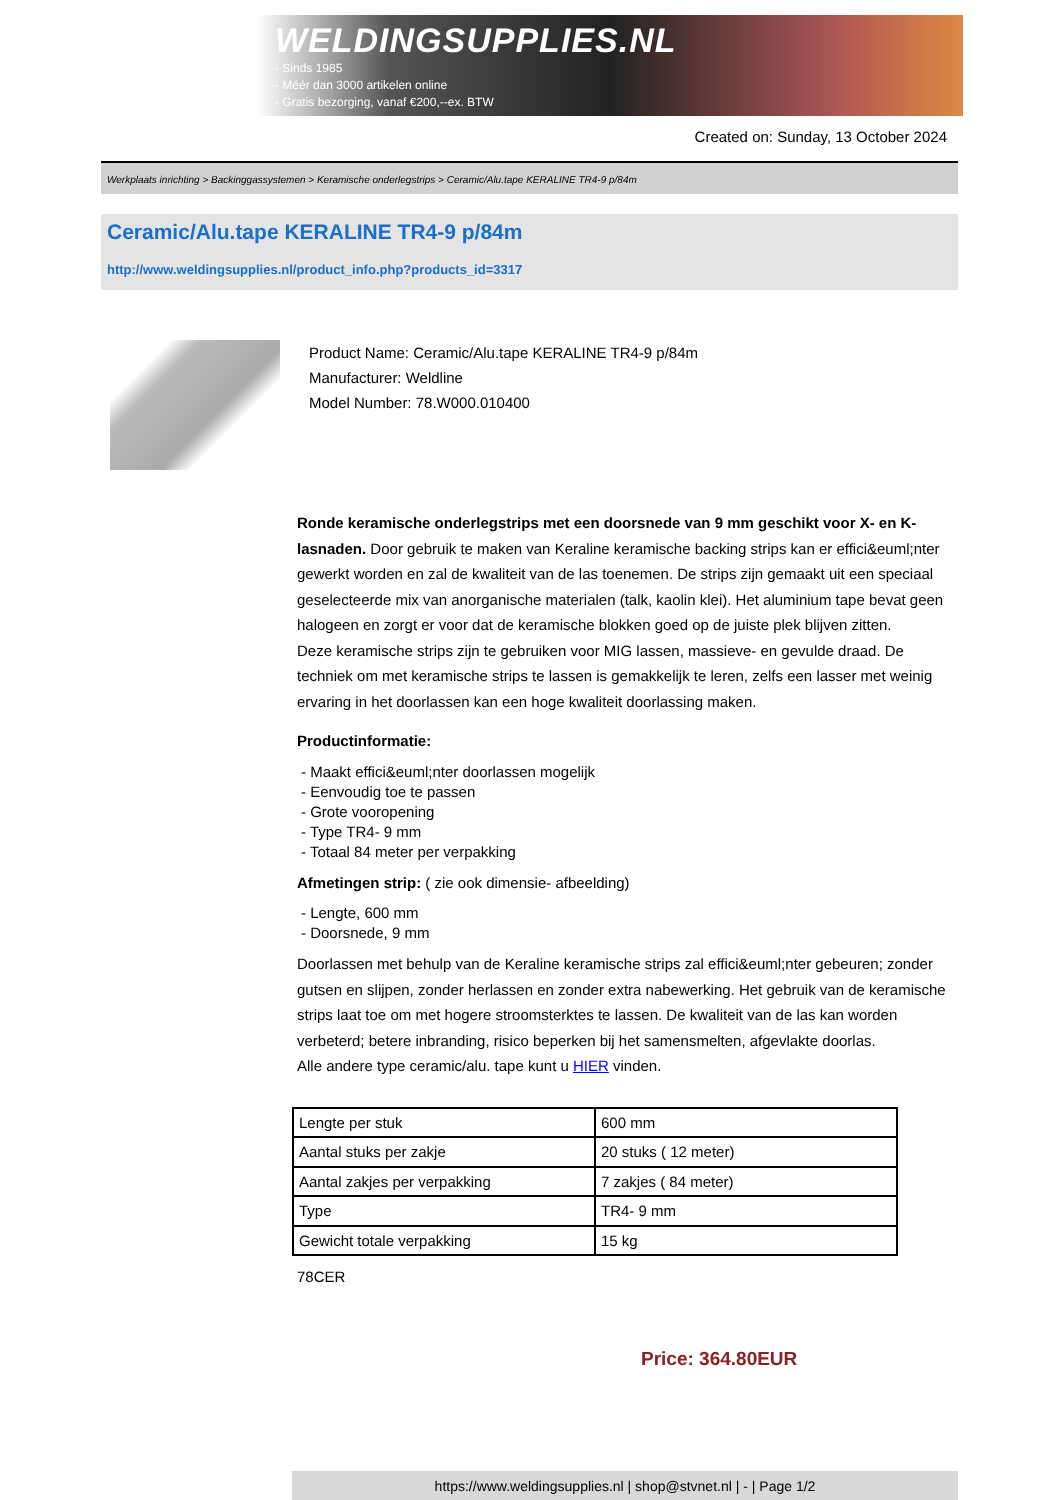WELDINGSUPPLIES.NL
- Sinds 1985
- Méér dan 3000 artikelen online
- Gratis bezorging, vanaf €200,--ex. BTW
Created on: Sunday, 13 October 2024
Werkplaats inrichting > Backinggassystemen > Keramische onderlegstrips > Ceramic/Alu.tape KERALINE TR4-9 p/84m
Ceramic/Alu.tape KERALINE TR4-9 p/84m
http://www.weldingsupplies.nl/product_info.php?products_id=3317
Product Name: Ceramic/Alu.tape KERALINE TR4-9 p/84m
Manufacturer: Weldline
Model Number: 78.W000.010400
Ronde keramische onderlegstrips met een doorsnede van 9 mm geschikt voor X- en K- lasnaden. Door gebruik te maken van Keraline keramische backing strips kan er effici&euml;nter gewerkt worden en zal de kwaliteit van de las toenemen. De strips zijn gemaakt uit een speciaal geselecteerde mix van anorganische materialen (talk, kaolin klei). Het aluminium tape bevat geen halogeen en zorgt er voor dat de keramische blokken goed op de juiste plek blijven zitten.
Deze keramische strips zijn te gebruiken voor MIG lassen, massieve- en gevulde draad. De techniek om met keramische strips te lassen is gemakkelijk te leren, zelfs een lasser met weinig ervaring in het doorlassen kan een hoge kwaliteit doorlassing maken.
Productinformatie:
- Maakt effici&euml;nter doorlassen mogelijk
- Eenvoudig toe te passen
- Grote vooropening
- Type TR4- 9 mm
- Totaal 84 meter per verpakking
Afmetingen strip: ( zie ook dimensie- afbeelding)
- Lengte, 600 mm
- Doorsnede, 9 mm
Doorlassen met behulp van de Keraline keramische strips zal effici&euml;nter gebeuren; zonder gutsen en slijpen, zonder herlassen en zonder extra nabewerking. Het gebruik van de keramische strips laat toe om met hogere stroomsterktes te lassen. De kwaliteit van de las kan worden verbeterd; betere inbranding, risico beperken bij het samensmelten, afgevlakte doorlas.
Alle andere type ceramic/alu. tape kunt u HIER vinden.
| Lengte per stuk | 600 mm |
| Aantal stuks per zakje | 20 stuks ( 12 meter) |
| Aantal zakjes per verpakking | 7 zakjes ( 84 meter) |
| Type | TR4- 9 mm |
| Gewicht totale verpakking | 15 kg |
78CER
Price: 364.80EUR
https://www.weldingsupplies.nl | shop@stvnet.nl | - | Page 1/2